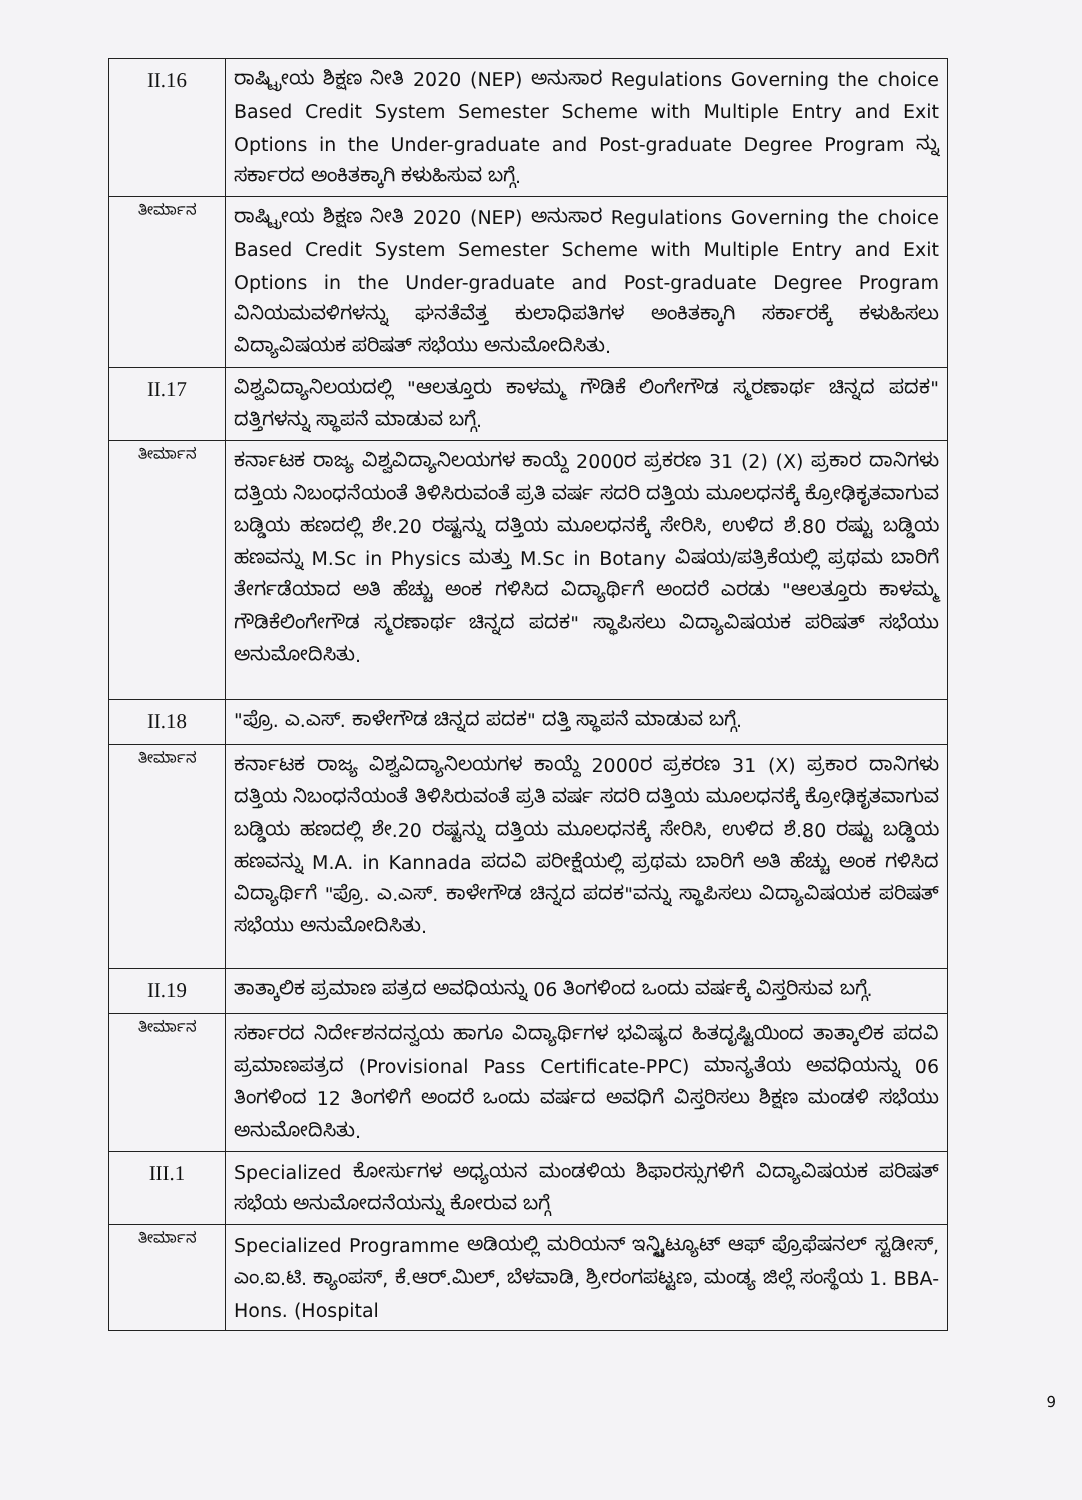| II.16 | ರಾಷ್ಟ್ರೀಯ ಶಿಕ್ಷಣ ನೀತಿ 2020 (NEP) ಅನುಸಾರ Regulations Governing the choice Based Credit System Semester Scheme with Multiple Entry and Exit Options in the Under-graduate and Post-graduate Degree Program ನ್ನು ಸರ್ಕಾರದ ಅಂಕಿತಕ್ಕಾಗಿ ಕಳುಹಿಸುವ ಬಗ್ಗೆ. |
| ತೀರ್ಮಾನ | ರಾಷ್ಟ್ರೀಯ ಶಿಕ್ಷಣ ನೀತಿ 2020 (NEP) ಅನುಸಾರ Regulations Governing the choice Based Credit System Semester Scheme with Multiple Entry and Exit Options in the Under-graduate and Post-graduate Degree Program ವಿನಿಯಮವಳಿಗಳನ್ನು ಘನತೆವೆತ್ತ ಕುಲಾಧಿಪತಿಗಳ ಅಂಕಿತಕ್ಕಾಗಿ ಸರ್ಕಾರಕ್ಕೆ ಕಳುಹಿಸಲು ವಿದ್ಯಾವಿಷಯಕ ಪರಿಷತ್ ಸಭೆಯು ಅನುಮೋದಿಸಿತು. |
| II.17 | ವಿಶ್ವವಿದ್ಯಾನಿಲಯದಲ್ಲಿ "ಆಲತ್ತೂರು ಕಾಳಮ್ಮ ಗೌಡಿಕೆ ಲಿಂಗೇಗೌಡ ಸ್ಮರಣಾರ್ಥ ಚಿನ್ನದ ಪದಕ" ದತ್ತಿಗಳನ್ನು ಸ್ಥಾಪನೆ ಮಾಡುವ ಬಗ್ಗೆ. |
| ತೀರ್ಮಾನ | ಕರ್ನಾಟಕ ರಾಜ್ಯ ವಿಶ್ವವಿದ್ಯಾನಿಲಯಗಳ ಕಾಯ್ದೆ 2000ರ ಪ್ರಕರಣ 31 (2) (X) ಪ್ರಕಾರ ದಾನಿಗಳು ದತ್ತಿಯ ನಿಬಂಧನೆಯಂತೆ ತಿಳಿಸಿರುವಂತೆ ಪ್ರತಿ ವರ್ಷ ಸದರಿ ದತ್ತಿಯ ಮೂಲಧನಕ್ಕೆ ಕ್ರೋಢಿಕೃತವಾಗುವ ಬಡ್ಡಿಯ ಹಣದಲ್ಲಿ ಶೇ.20 ರಷ್ಟನ್ನು ದತ್ತಿಯ ಮೂಲಧನಕ್ಕೆ ಸೇರಿಸಿ, ಉಳಿದ ಶೆ.80 ರಷ್ಟು ಬಡ್ಡಿಯ ಹಣವನ್ನು M.Sc in Physics ಮತ್ತು M.Sc in Botany ವಿಷಯ/ಪತ್ರಿಕೆಯಲ್ಲಿ ಪ್ರಥಮ ಬಾರಿಗೆ ತೇರ್ಗಡೆಯಾದ ಅತಿ ಹೆಚ್ಚು ಅಂಕ ಗಳಿಸಿದ ವಿದ್ಯಾರ್ಥಿಗೆ ಅಂದರೆ ಎರಡು "ಆಲತ್ತೂರು ಕಾಳಮ್ಮ ಗೌಡಿಕೆಲಿಂಗೇಗೌಡ ಸ್ಮರಣಾರ್ಥ ಚಿನ್ನದ ಪದಕ" ಸ್ಥಾಪಿಸಲು ವಿದ್ಯಾವಿಷಯಕ ಪರಿಷತ್ ಸಭೆಯು ಅನುಮೋದಿಸಿತು. |
| II.18 | "ಪ್ರೊ. ಎ.ಎಸ್. ಕಾಳೇಗೌಡ ಚಿನ್ನದ ಪದಕ" ದತ್ತಿ ಸ್ಥಾಪನೆ ಮಾಡುವ ಬಗ್ಗೆ. |
| ತೀರ್ಮಾನ | ಕರ್ನಾಟಕ ರಾಜ್ಯ ವಿಶ್ವವಿದ್ಯಾನಿಲಯಗಳ ಕಾಯ್ದೆ 2000ರ ಪ್ರಕರಣ 31 (X) ಪ್ರಕಾರ ದಾನಿಗಳು ದತ್ತಿಯ ನಿಬಂಧನೆಯಂತೆ ತಿಳಿಸಿರುವಂತೆ ಪ್ರತಿ ವರ್ಷ ಸದರಿ ದತ್ತಿಯ ಮೂಲಧನಕ್ಕೆ ಕ್ರೋಢಿಕೃತವಾಗುವ ಬಡ್ಡಿಯ ಹಣದಲ್ಲಿ ಶೇ.20 ರಷ್ಟನ್ನು ದತ್ತಿಯ ಮೂಲಧನಕ್ಕೆ ಸೇರಿಸಿ, ಉಳಿದ ಶೆ.80 ರಷ್ಟು ಬಡ್ಡಿಯ ಹಣವನ್ನು M.A. in Kannada ಪದವಿ ಪರೀಕ್ಷೆಯಲ್ಲಿ ಪ್ರಥಮ ಬಾರಿಗೆ ಅತಿ ಹೆಚ್ಚು ಅಂಕ ಗಳಿಸಿದ ವಿದ್ಯಾರ್ಥಿಗೆ "ಪ್ರೊ. ಎ.ಎಸ್. ಕಾಳೇಗೌಡ ಚಿನ್ನದ ಪದಕ"ವನ್ನು ಸ್ಥಾಪಿಸಲು ವಿದ್ಯಾವಿಷಯಕ ಪರಿಷತ್ ಸಭೆಯು ಅನುಮೋದಿಸಿತು. |
| II.19 | ತಾತ್ಕಾಲಿಕ ಪ್ರಮಾಣ ಪತ್ರದ ಅವಧಿಯನ್ನು 06 ತಿಂಗಳಿಂದ ಒಂದು ವರ್ಷಕ್ಕೆ ವಿಸ್ತರಿಸುವ ಬಗ್ಗೆ. |
| ತೀರ್ಮಾನ | ಸರ್ಕಾರದ ನಿರ್ದೇಶನದನ್ವಯ ಹಾಗೂ ವಿದ್ಯಾರ್ಥಿಗಳ ಭವಿಷ್ಯದ ಹಿತದೃಷ್ಟಿಯಿಂದ ತಾತ್ಕಾಲಿಕ ಪದವಿ ಪ್ರಮಾಣಪತ್ರದ (Provisional Pass Certificate-PPC) ಮಾನ್ಯತೆಯ ಅವಧಿಯನ್ನು 06 ತಿಂಗಳಿಂದ 12 ತಿಂಗಳಿಗೆ ಅಂದರೆ ಒಂದು ವರ್ಷದ ಅವಧಿಗೆ ವಿಸ್ತರಿಸಲು ಶಿಕ್ಷಣ ಮಂಡಳಿ ಸಭೆಯು ಅನುಮೋದಿಸಿತು. |
| III.1 | Specialized ಕೋರ್ಸುಗಳ ಅಧ್ಯಯನ ಮಂಡಳಿಯ ಶಿಫಾರಸ್ಸುಗಳಿಗೆ ವಿದ್ಯಾವಿಷಯಕ ಪರಿಷತ್ ಸಭೆಯ ಅನುಮೋದನೆಯನ್ನು ಕೋರುವ ಬಗ್ಗೆ |
| ತೀರ್ಮಾನ | Specialized Programme ಅಡಿಯಲ್ಲಿ ಮರಿಯನ್ ಇನ್ಸ್ಟಿಟ್ಯೂಟ್ ಆಫ್ ಪ್ರೊಫೆಷನಲ್ ಸ್ಟಡೀಸ್, ಎಂ.ಐ.ಟಿ. ಕ್ಯಾಂಪಸ್, ಕೆ.ಆರ್.ಮಿಲ್, ಬೆಳವಾಡಿ, ಶ್ರೀರಂಗಪಟ್ಟಣ, ಮಂಡ್ಯ ಜಿಲ್ಲೆ ಸಂಸ್ಥೆಯ 1. BBA-Hons. (Hospital |
9